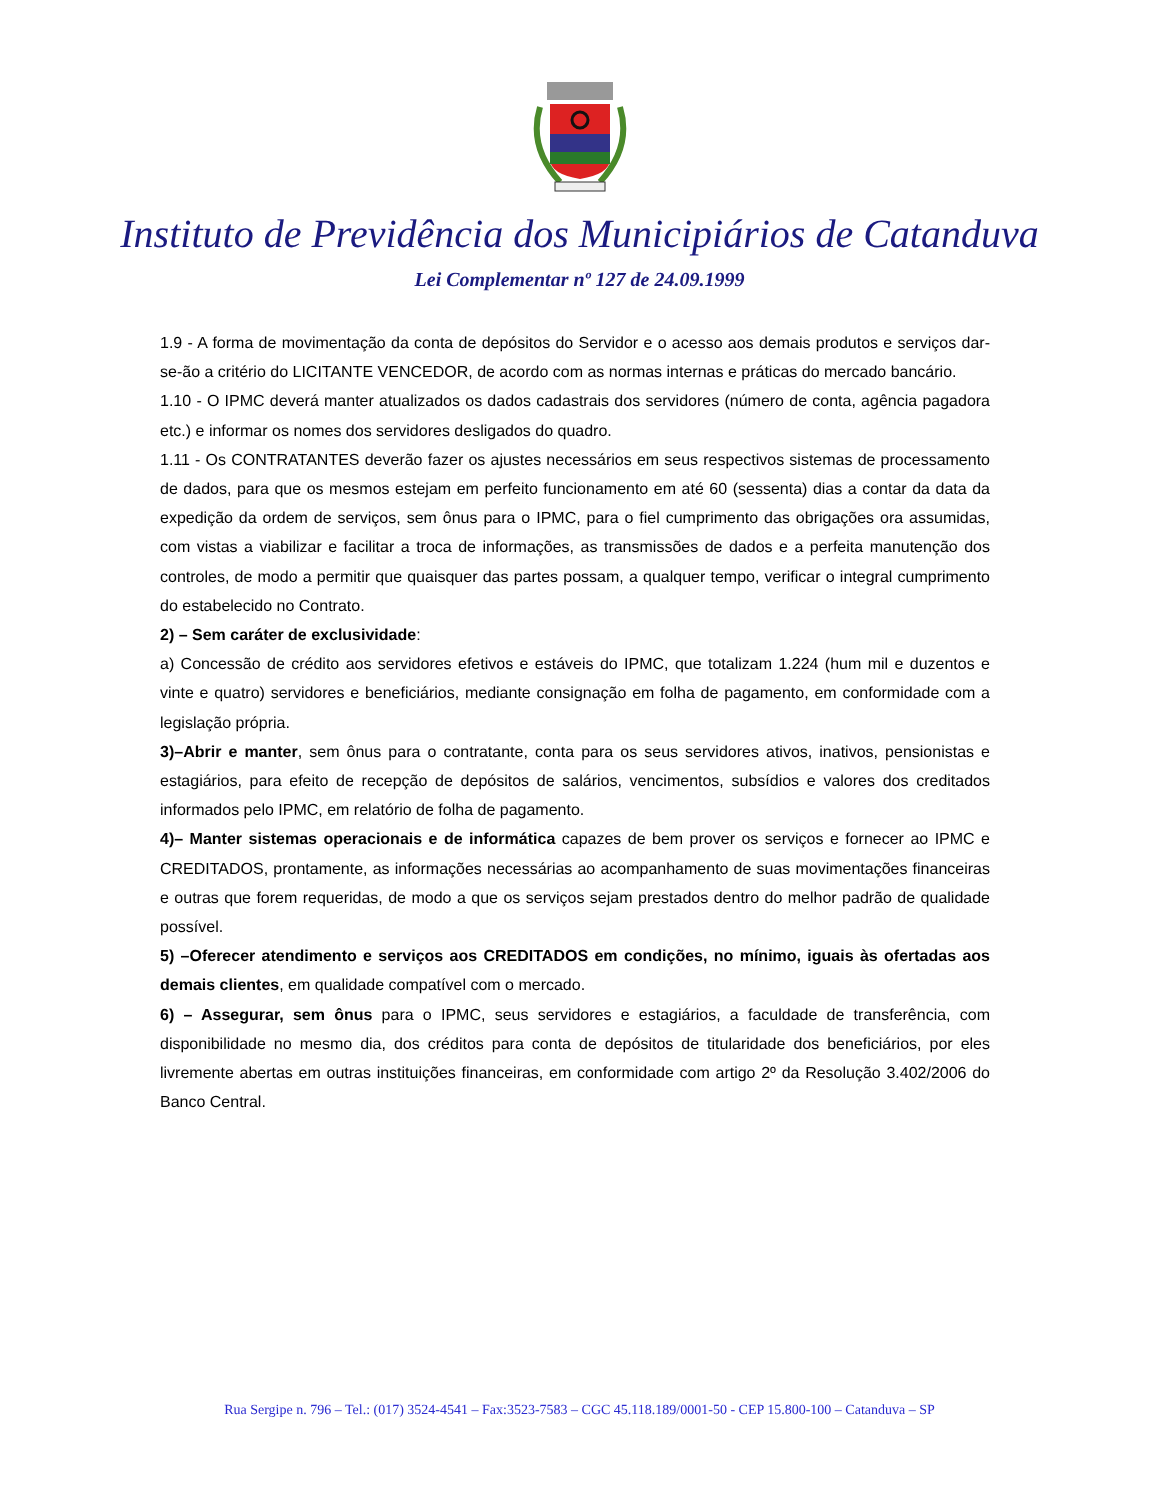Instituto de Previdência dos Municipiários de Catanduva
Lei Complementar nº 127 de 24.09.1999
1.9 - A forma de movimentação da conta de depósitos do Servidor e o acesso aos demais produtos e serviços dar-se-ão a critério do LICITANTE VENCEDOR, de acordo com as normas internas e práticas do mercado bancário.
1.10 - O IPMC deverá manter atualizados os dados cadastrais dos servidores (número de conta, agência pagadora etc.) e informar os nomes dos servidores desligados do quadro.
1.11 - Os CONTRATANTES deverão fazer os ajustes necessários em seus respectivos sistemas de processamento de dados, para que os mesmos estejam em perfeito funcionamento em até 60 (sessenta) dias a contar da data da expedição da ordem de serviços, sem ônus para o IPMC, para o fiel cumprimento das obrigações ora assumidas, com vistas a viabilizar e facilitar a troca de informações, as transmissões de dados e a perfeita manutenção dos controles, de modo a permitir que quaisquer das partes possam, a qualquer tempo, verificar o integral cumprimento do estabelecido no Contrato.
2) – Sem caráter de exclusividade:
a) Concessão de crédito aos servidores efetivos e estáveis do IPMC, que totalizam 1.224 (hum mil e duzentos e vinte e quatro) servidores e beneficiários, mediante consignação em folha de pagamento, em conformidade com a legislação própria.
3)–Abrir e manter, sem ônus para o contratante, conta para os seus servidores ativos, inativos, pensionistas e estagiários, para efeito de recepção de depósitos de salários, vencimentos, subsídios e valores dos creditados informados pelo IPMC, em relatório de folha de pagamento.
4)– Manter sistemas operacionais e de informática capazes de bem prover os serviços e fornecer ao IPMC e CREDITADOS, prontamente, as informações necessárias ao acompanhamento de suas movimentações financeiras e outras que forem requeridas, de modo a que os serviços sejam prestados dentro do melhor padrão de qualidade possível.
5) –Oferecer atendimento e serviços aos CREDITADOS em condições, no mínimo, iguais às ofertadas aos demais clientes, em qualidade compatível com o mercado.
6) – Assegurar, sem ônus para o IPMC, seus servidores e estagiários, a faculdade de transferência, com disponibilidade no mesmo dia, dos créditos para conta de depósitos de titularidade dos beneficiários, por eles livremente abertas em outras instituições financeiras, em conformidade com artigo 2º da Resolução 3.402/2006 do Banco Central.
Rua Sergipe n. 796 – Tel.: (017) 3524-4541 – Fax:3523-7583 – CGC 45.118.189/0001-50 - CEP 15.800-100 – Catanduva – SP